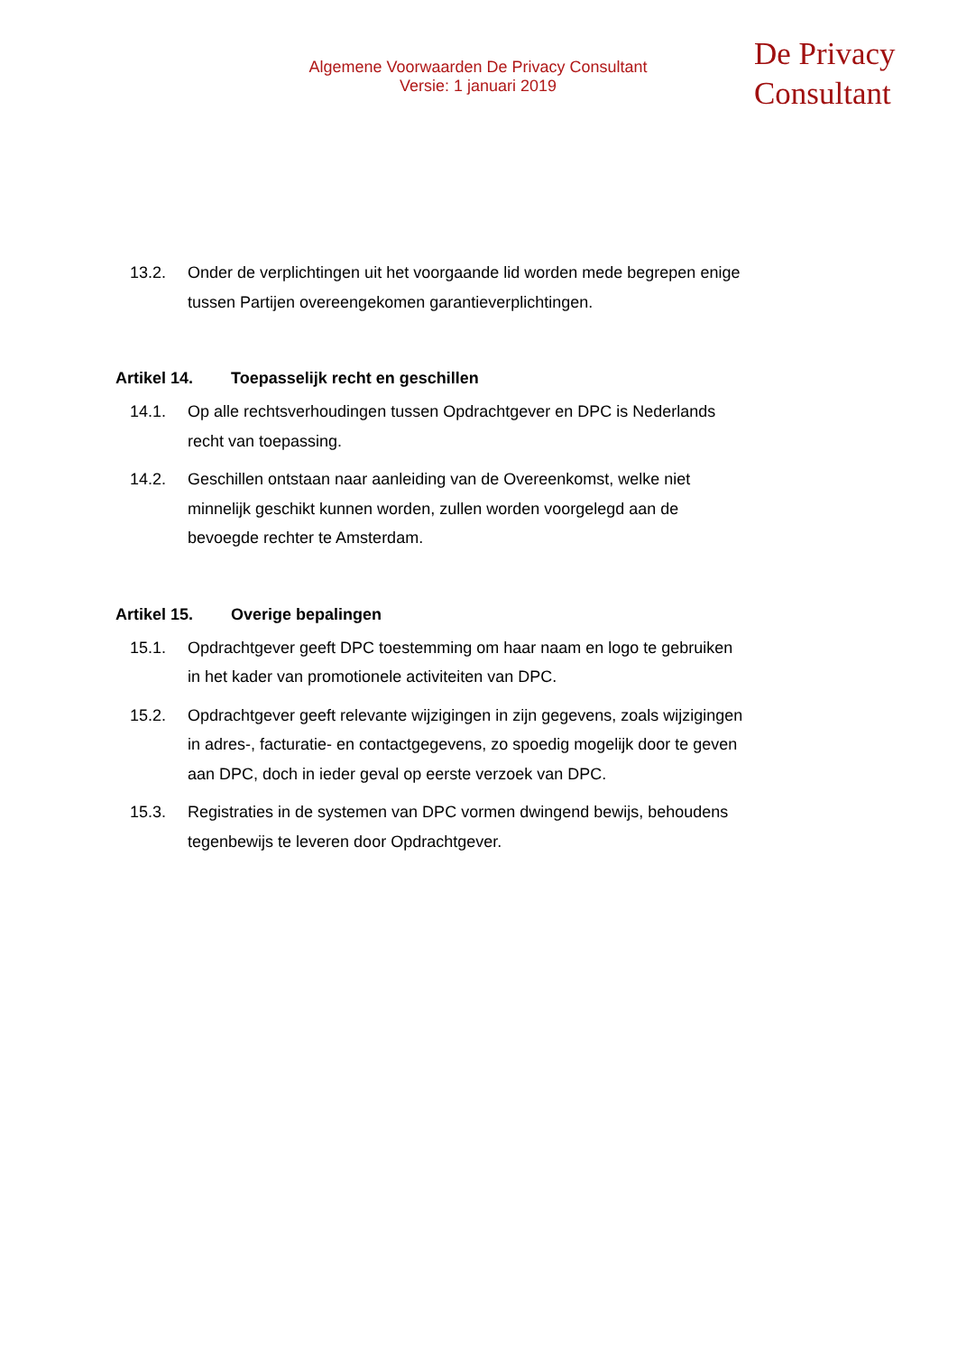Algemene Voorwaarden De Privacy Consultant
Versie: 1 januari 2019
De Privacy
Consultant
13.2. Onder de verplichtingen uit het voorgaande lid worden mede begrepen enige tussen Partijen overeengekomen garantieverplichtingen.
Artikel 14. Toepasselijk recht en geschillen
14.1. Op alle rechtsverhoudingen tussen Opdrachtgever en DPC is Nederlands recht van toepassing.
14.2. Geschillen ontstaan naar aanleiding van de Overeenkomst, welke niet minnelijk geschikt kunnen worden, zullen worden voorgelegd aan de bevoegde rechter te Amsterdam.
Artikel 15. Overige bepalingen
15.1. Opdrachtgever geeft DPC toestemming om haar naam en logo te gebruiken in het kader van promotionele activiteiten van DPC.
15.2. Opdrachtgever geeft relevante wijzigingen in zijn gegevens, zoals wijzigingen in adres-, facturatie- en contactgegevens, zo spoedig mogelijk door te geven aan DPC, doch in ieder geval op eerste verzoek van DPC.
15.3. Registraties in de systemen van DPC vormen dwingend bewijs, behoudens tegenbewijs te leveren door Opdrachtgever.